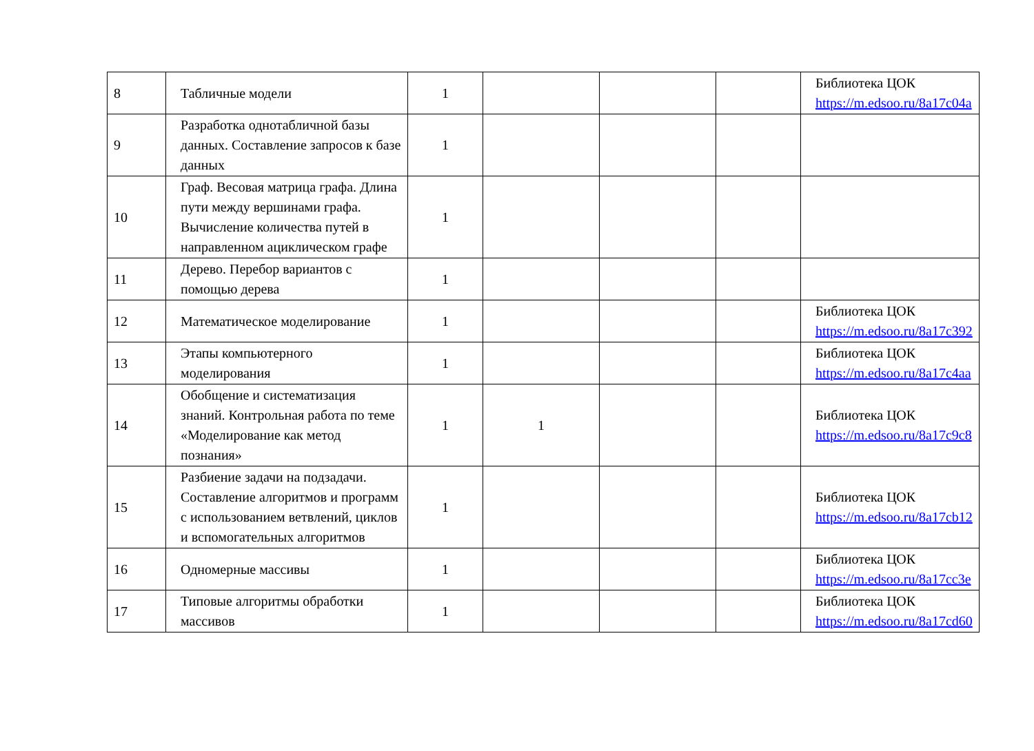| 8 | Табличные модели | 1 | | | | Библиотека ЦОК https://m.edsoo.ru/8a17c04a |
| 9 | Разработка однотабличной базы данных. Составление запросов к базе данных | 1 | | | | |
| 10 | Граф. Весовая матрица графа. Длина пути между вершинами графа. Вычисление количества путей в направленном ациклическом графе | 1 | | | | |
| 11 | Дерево. Перебор вариантов с помощью дерева | 1 | | | | |
| 12 | Математическое моделирование | 1 | | | | Библиотека ЦОК https://m.edsoo.ru/8a17c392 |
| 13 | Этапы компьютерного моделирования | 1 | | | | Библиотека ЦОК https://m.edsoo.ru/8a17c4aa |
| 14 | Обобщение и систематизация знаний. Контрольная работа по теме «Моделирование как метод познания» | 1 | 1 | | | Библиотека ЦОК https://m.edsoo.ru/8a17c9c8 |
| 15 | Разбиение задачи на подзадачи. Составление алгоритмов и программ с использованием ветвлений, циклов и вспомогательных алгоритмов | 1 | | | | Библиотека ЦОК https://m.edsoo.ru/8a17cb12 |
| 16 | Одномерные массивы | 1 | | | | Библиотека ЦОК https://m.edsoo.ru/8a17cc3e |
| 17 | Типовые алгоритмы обработки массивов | 1 | | | | Библиотека ЦОК https://m.edsoo.ru/8a17cd60 |